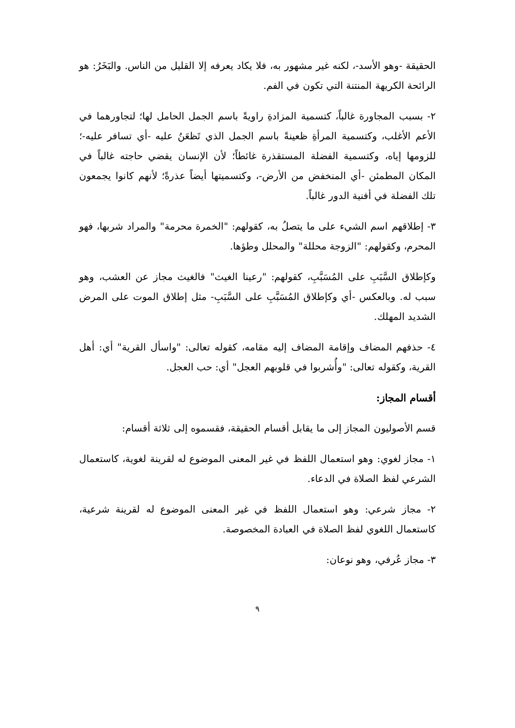الحقيقة -وهو الأسد-، لكنه غير مشهور به، فلا يكاد يعرفه إلا القليل من الناس. والبَخَرُ: هو الرائحة الكريهة المنتنة التي تكون في الفم.
٢- بسبب المجاورة غالباً، كتسمية المزادةِ راويةً باسم الجمل الحامل لها؛ لتجاورهما في الأعم الأغلب، وكتسمية المرأةِ ظعينةً باسم الجمل الذي تَظعَنُ عليه -أي تسافر عليه-؛ للزومها إياه، وكتسمية الفضلة المستقذرة غائطاً؛ لأن الإنسان يقضي حاجته غالباً في المكان المطمئن -أي المنخفض من الأرض-، وكتسميتها أيضاً عذرةً؛ لأنهم كانوا يجمعون تلك الفضلة في أفنية الدور غالباً.
٣- إطلاقهم اسم الشيء على ما يتصلُ به، كقولهم: "الخمرة محرمة" والمراد شربها، فهو المحرم، وكقولهم: "الزوجة محللة" والمحلل وطؤها.
وكإطلاق السَّبَبِ على المُسَبَّبِ، كقولهم: "رعينا الغيث" فالغيث مجاز عن العشب، وهو سبب له. وبالعكس -أي وكإطلاق المُسَبَّبِ على السَّبَبِ- مثل إطلاق الموت على المرض الشديد المهلك.
٤- حذفهم المضاف وإقامة المضاف إليه مقامه، كقوله تعالى: "واسأل القرية" أي: أهل القرية، وكقوله تعالى: "وأُشربوا في قلوبهم العجل" أي: حب العجل.
أقسام المجاز:
قسم الأصوليون المجاز إلى ما يقابل أقسام الحقيقة، فقسموه إلى ثلاثة أقسام:
١- مجاز لغوي: وهو استعمال اللفظ في غير المعنى الموضوع له لقرينة لغوية، كاستعمال الشرعي لفظ الصلاة في الدعاء.
٢- مجاز شرعي: وهو استعمال اللفظ في غير المعنى الموضوع له لقرينة شرعية، كاستعمال اللغوي لفظ الصلاة في العبادة المخصوصة.
٣- مجاز عُرفي، وهو نوعان:
٩